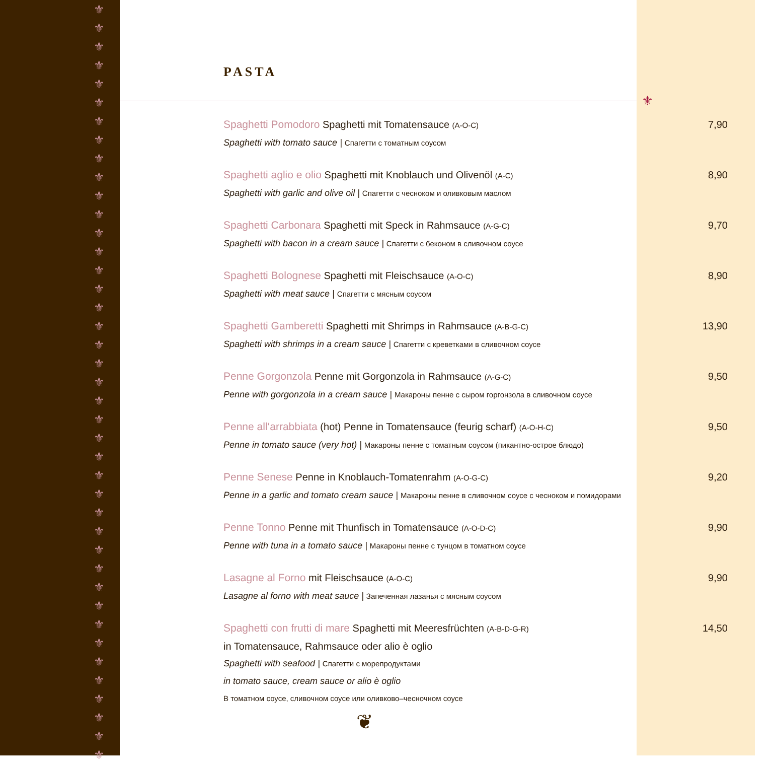⚜
⚜
⚜
⚜
⚜
⚜
⚜
⚜
⚜
⚜
⚜
⚜
⚜
⚜
⚜
⚜
⚜
⚜
⚜
⚜
⚜
⚜
⚜
⚜
⚜
⚜
⚜
⚜
⚜
⚜
⚜
⚜
⚜
⚜
⚜
⚜
⚜
⚜
⚜
⚜
⚜
PASTA
Spaghetti Pomodoro Spaghetti mit Tomatensauce (A-O-C)
Spaghetti with tomato sauce | Спагетти с томатным соусом
7,90
Spaghetti aglio e olio Spaghetti mit Knoblauch und Olivenöl (A-C)
Spaghetti with garlic and olive oil | Спагетти с чесноком и оливковым маслом
8,90
Spaghetti Carbonara Spaghetti mit Speck in Rahmsauce (A-G-C)
Spaghetti with bacon in a cream sauce | Спагетти с беконом в сливочном соусе
9,70
Spaghetti Bolognese Spaghetti mit Fleischsauce (A-O-C)
Spaghetti with meat sauce | Спагетти с мясным соусом
8,90
Spaghetti Gamberetti Spaghetti mit Shrimps in Rahmsauce (A-B-G-C)
Spaghetti with shrimps in a cream sauce | Спагетти с креветками в сливочном соусе
13,90
Penne Gorgonzola Penne mit Gorgonzola in Rahmsauce (A-G-C)
Penne with gorgonzola in a cream sauce | Макароны пенне с сыром горгонзола в сливочном соусе
9,50
Penne all‘arrabbiata (hot) Penne in Tomatensauce (feurig scharf) (A-O-H-C)
Penne in tomato sauce (very hot) | Макароны пенне с томатным соусом (пикантно-острое блюдо)
9,50
Penne Senese Penne in Knoblauch-Tomatenrahm (A-O-G-C)
Penne in a garlic and tomato cream sauce | Макароны пенне в сливочном соусе с чесноком и помидорами
9,20
Penne Tonno Penne mit Thunfisch in Tomatensauce (A-O-D-C)
Penne with tuna in a tomato sauce | Макароны пенне с тунцом в томатном соусе
9,90
Lasagne al Forno mit Fleischsauce (A-O-C)
Lasagne al forno with meat sauce | Запеченная лазанья с мясным соусом
9,90
Spaghetti con frutti di mare Spaghetti mit Meeresfrüchten (A-B-D-G-R)
in Tomatensauce, Rahmsauce oder alio è oglio
Spaghetti with seafood | Спагетти с морепродуктами
in tomato sauce, cream sauce or alio è oglio
В томатном соусе, сливочном соусе или оливково–чесночном соусе
14,50
❦
⚜